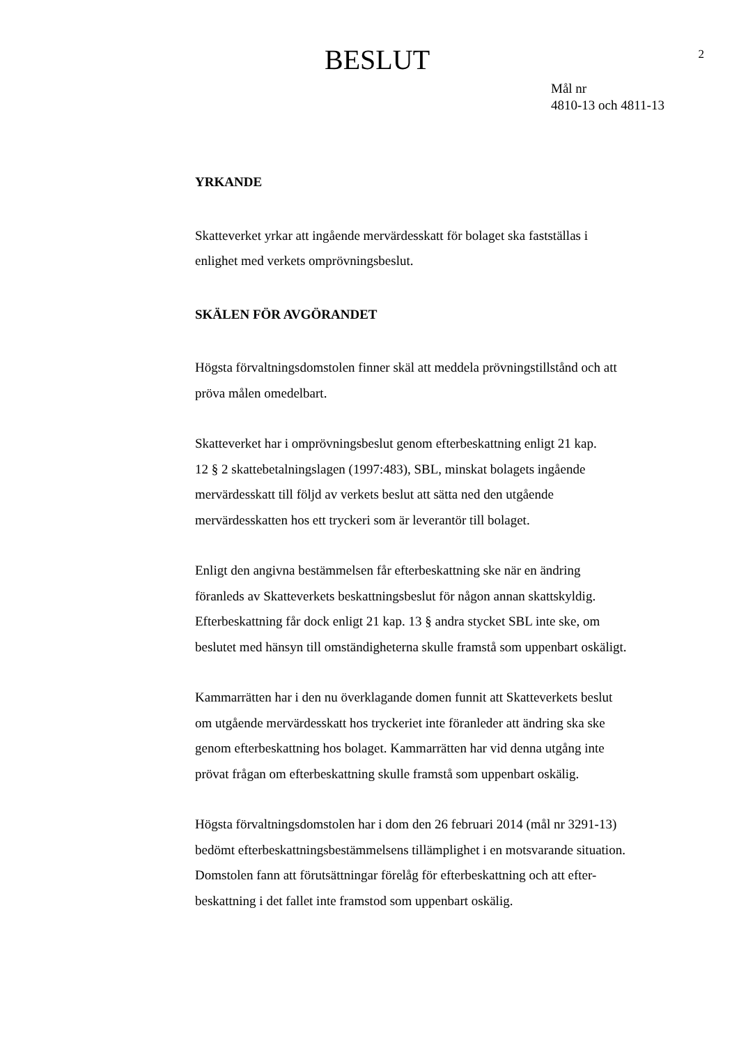BESLUT
2
Mål nr
4810-13 och 4811-13
YRKANDE
Skatteverket yrkar att ingående mervärdesskatt för bolaget ska fastställas i
enlighet med verkets omprövningsbeslut.
SKÄLEN FÖR AVGÖRANDET
Högsta förvaltningsdomstolen finner skäl att meddela prövningstillstånd och att
pröva målen omedelbart.
Skatteverket har i omprövningsbeslut genom efterbeskattning enligt 21 kap.
12 § 2 skattebetalningslagen (1997:483), SBL, minskat bolagets ingående
mervärdesskatt till följd av verkets beslut att sätta ned den utgående
mervärdesskatten hos ett tryckeri som är leverantör till bolaget.
Enligt den angivna bestämmelsen får efterbeskattning ske när en ändring
föranleds av Skatteverkets beskattningsbeslut för någon annan skattskyldig.
Efterbeskattning får dock enligt 21 kap. 13 § andra stycket SBL inte ske, om
beslutet med hänsyn till omständigheterna skulle framstå som uppenbart oskäligt.
Kammarrätten har i den nu överklagande domen funnit att Skatteverkets beslut
om utgående mervärdesskatt hos tryckeriet inte föranleder att ändring ska ske
genom efterbeskattning hos bolaget. Kammarrätten har vid denna utgång inte
prövat frågan om efterbeskattning skulle framstå som uppenbart oskälig.
Högsta förvaltningsdomstolen har i dom den 26 februari 2014 (mål nr 3291-13)
bedömt efterbeskattningsbestämmelsens tillämplighet i en motsvarande situation.
Domstolen fann att förutsättningar förelåg för efterbeskattning och att efter-
beskattning i det fallet inte framstod som uppenbart oskälig.